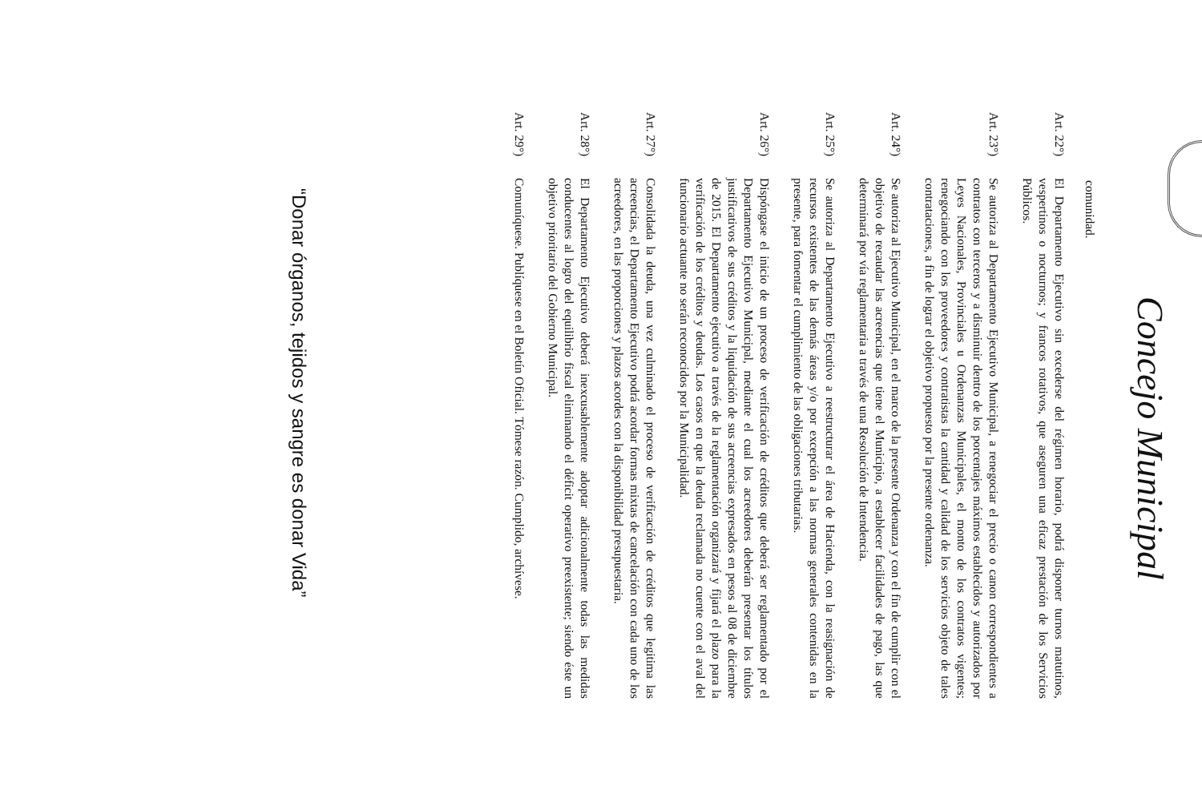Concejo Municipal
comunidad.
Art. 22°)
El Departamento Ejecutivo sin excederse del régimen horario, podrá disponer turnos matutinos, vespertinos o nocturnos; y francos rotativos, que aseguren una eficaz prestación de los Servicios Públicos.
Art. 23°)
Se autoriza al Departamento Ejecutivo Municipal, a renegociar el precio o canon correspondientes a contratos con terceros y a disminuir dentro de los porcentajes máximos establecidos y autorizados por Leyes Nacionales, Provinciales u Ordenanzas Municipales, el monto de los contratos vigentes; renegociando con los proveedores y contratistas la cantidad y calidad de los servicios objeto de tales contrataciones, a fin de lograr el objetivo propuesto por la presente ordenanza.
Art. 24°)
Se autoriza al Ejecutivo Municipal, en el marco de la presente Ordenanza y con el fin de cumplir con el objetivo de recaudar las acreencias que tiene el Municipio, a establecer facilidades de pago, las que determinará por vía reglamentaria a través de una Resolución de Intendencia.
Art. 25°)
Se autoriza al Departamento Ejecutivo a reestructurar el área de Hacienda, con la reasignación de recursos existentes de las demás áreas y/o por excepción a las normas generales contenidas en la presente, para fomentar el cumplimiento de las obligaciones tributarias.
Art. 26°)
Dispóngase el inicio de un proceso de verificación de créditos que deberá ser reglamentado por el Departamento Ejecutivo Municipal, mediante el cual los acreedores deberán presentar los títulos justificativos de sus créditos y la liquidación de sus acreencias expresados en pesos al 08 de diciembre de 2015. El Departamento ejecutivo a través de la reglamentación organizará y fijará el plazo para la verificación de los créditos y deudas. Los casos en que la deuda reclamada no cuente con el aval del funcionario actuante no serán reconocidos por la Municipalidad.
Art. 27°)
Consolidada la deuda, una vez culminado el proceso de verificación de créditos que legitima las acreencias, el Departamento Ejecutivo podrá acordar formas mixtas de cancelación con cada uno de los acreedores, en las proporciones y plazos acordes con la disponibilidad presupuestaria.
Art. 28°)
El Departamento Ejecutivo deberá inexcusablemente adoptar adicionalmente todas las medidas conducentes al logro del equilibrio fiscal eliminando el déficit operativo preexistente; siendo éste un objetivo prioritario del Gobierno Municipal.
Art. 29°)
Comuníquese. Publíquese en el Boletín Oficial. Tómese razón. Cumplido, archívese.
“Donar órganos, tejidos y sangre es donar Vida”